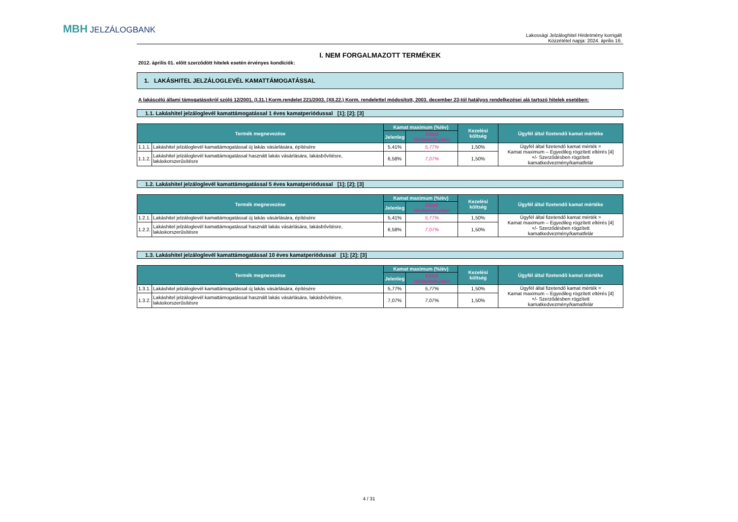MBH JELZÁLOGBANK
Lakossági Jelzáloghitel Hirdetmény korrigált
Közzététel napja: 2024. április 16.
I. NEM FORGALMAZOTT TERMÉKEK
2012. április 01. előtt szerződött hitelek esetén érvényes kondíciók:
1. LAKÁSHITEL JELZÁLOGLEVÉL KAMATTÁMOGATÁSSAL
A lakáscélú állami támogatásokról szóló 12/2001. (I.31.) Korm.rendelet 221/2003. (XII.22.) Korm. rendelettel módosított, 2003. december 23-tól hatályos rendelkezései alá tartozó hitelek esetében:
1.1. Lakáshitel jelzáloglevél kamattámogatással 1 éves kamatperiódussal [1]; [2]; [3]
| Termék megnevezése | | Kamat maximum (%/év) | | Kezelési költség | Ügyfél által fizetendő kamat mértéke |
| --- | --- | --- | --- | --- | --- |
| | | Jelenleg | Előző Hirdetményben | | |
| 1.1.1. | Lakáshitel jelzáloglevél kamattámogatással új lakás vásárlására, építésére | 5,41% | 5,77% | 1,50% | Ügyfél által fizetendő kamat mérték = Kamat maximum – Egyedileg rögzített eltérés [4] +/- Szerződésben rögzített kamatkedvezmény/kamatfelár |
| 1.1.2. | Lakáshitel jelzáloglevél kamattámogatással használt lakás vásárlására, lakásbővítésre, lakáskorszerűsítésre | 6,58% | 7,07% | 1,50% | |
1.2. Lakáshitel jelzáloglevél kamattámogatással 5 éves kamatperiódussal [1]; [2]; [3]
| Termék megnevezése | | Kamat maximum (%/év) | | Kezelési költség | Ügyfél által fizetendő kamat mértéke |
| --- | --- | --- | --- | --- | --- |
| | | Jelenleg | Előző Hirdetményben | | |
| 1.2.1. | Lakáshitel jelzáloglevél kamattámogatással új lakás vásárlására, építésére | 5,41% | 5,77% | 1,50% | Ügyfél által fizetendő kamat mérték = Kamat maximum – Egyedileg rögzített eltérés [4] +/- Szerződésben rögzített kamatkedvezmény/kamatfelár |
| 1.2.2. | Lakáshitel jelzáloglevél kamattámogatással használt lakás vásárlására, lakásbővítésre, lakáskorszerűsítésre | 6,58% | 7,07% | 1,50% | |
1.3. Lakáshitel jelzáloglevél kamattámogatással 10 éves kamatperiódussal [1]; [2]; [3]
| Termék megnevezése | | Kamat maximum (%/év) | | Kezelési költség | Ügyfél által fizetendő kamat mértéke |
| --- | --- | --- | --- | --- | --- |
| | | Jelenleg | Előző Hirdetményben | | |
| 1.3.1. | Lakáshitel jelzáloglevél kamattámogatással új lakás vásárlására, építésére | 5,77% | 5,77% | 1,50% | Ügyfél által fizetendő kamat mérték = Kamat maximum – Egyedileg rögzített eltérés [4] +/- Szerződésben rögzített kamatkedvezmény/kamatfelár |
| 1.3.2. | Lakáshitel jelzáloglevél kamattámogatással használt lakás vásárlására, lakásbővítésre, lakáskorszerűsítésre | 7,07% | 7,07% | 1,50% | |
4 / 31